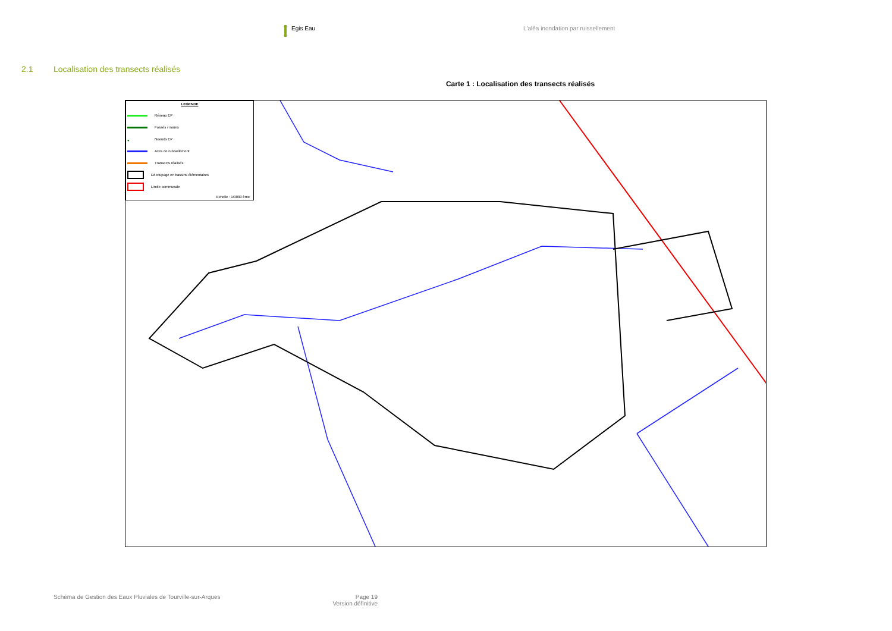Egis Eau L'aléa inondation par ruissellement
2.1 Localisation des transects réalisés
Carte 1 : Localisation des transects réalisés
LEGENDE
Réseau EP
Fossés / noues
● Noeuds EP
Axes de ruissellement
Transects réalisés
Découpage en bassins élémentaires
Limite communale
Echelle : 1/9000 ème
Schéma de Gestion des Eaux Pluviales de Tourville-sur-Arques Page 19
Version définitive